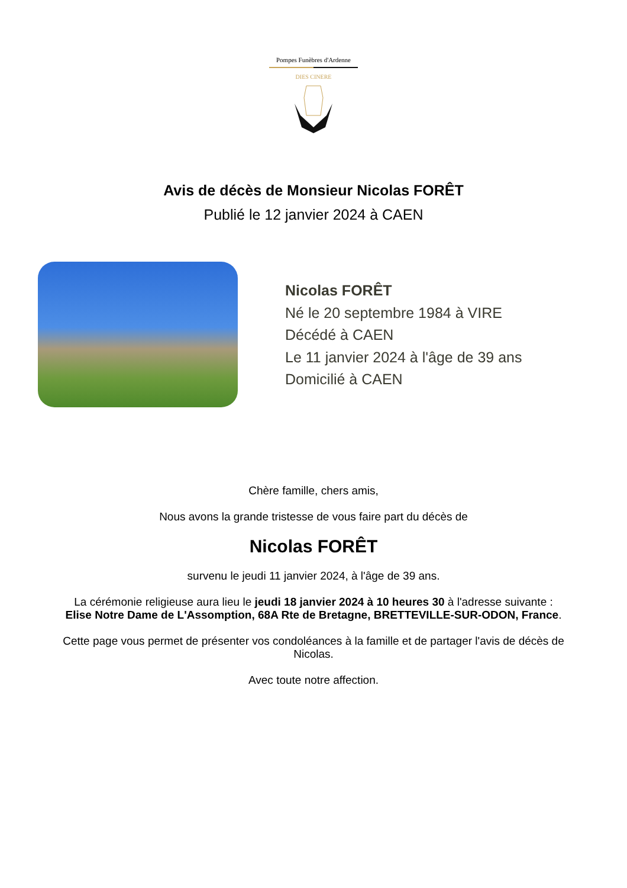Pompes Funèbres d'Ardenne
DIES CINERE
Avis de décès de Monsieur Nicolas FORÊT
Publié le 12 janvier 2024 à CAEN
Nicolas FORÊT
Né le 20 septembre 1984 à VIRE
Décédé à CAEN
Le 11 janvier 2024 à l'âge de 39 ans
Domicilié à CAEN
Chère famille, chers amis,
Nous avons la grande tristesse de vous faire part du décès de
Nicolas FORÊT
survenu le jeudi 11 janvier 2024, à l'âge de 39 ans.
La cérémonie religieuse aura lieu le jeudi 18 janvier 2024 à 10 heures 30 à l'adresse suivante :
Elise Notre Dame de L'Assomption, 68A Rte de Bretagne, BRETTEVILLE-SUR-ODON, France.
Cette page vous permet de présenter vos condoléances à la famille et de partager l'avis de décès de Nicolas.
Avec toute notre affection.